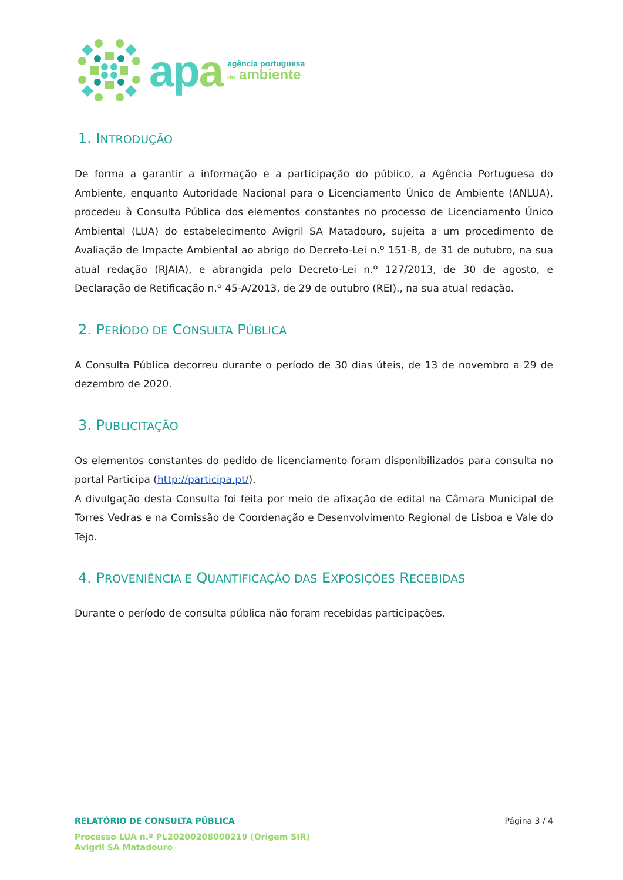apa
agência portuguesa
do ambiente
1. INTRODUÇÃO
De forma a garantir a informação e a participação do público, a Agência Portuguesa do Ambiente, enquanto Autoridade Nacional para o Licenciamento Único de Ambiente (ANLUA), procedeu à Consulta Pública dos elementos constantes no processo de Licenciamento Único Ambiental (LUA) do estabelecimento Avigril SA Matadouro, sujeita a um procedimento de Avaliação de Impacte Ambiental ao abrigo do Decreto-Lei n.º 151-B, de 31 de outubro, na sua atual redação (RJAIA), e abrangida pelo Decreto-Lei n.º 127/2013, de 30 de agosto, e Declaração de Retificação n.º 45-A/2013, de 29 de outubro (REI)., na sua atual redação.
2. PERÍODO DE CONSULTA PÚBLICA
A Consulta Pública decorreu durante o período de 30 dias úteis, de 13 de novembro a 29 de dezembro de 2020.
3. PUBLICITAÇÃO
Os elementos constantes do pedido de licenciamento foram disponibilizados para consulta no portal Participa (http://participa.pt/).
A divulgação desta Consulta foi feita por meio de afixação de edital na Câmara Municipal de Torres Vedras e na Comissão de Coordenação e Desenvolvimento Regional de Lisboa e Vale do Tejo.
4. PROVENIÊNCIA E QUANTIFICAÇÃO DAS EXPOSIÇÕES RECEBIDAS
Durante o período de consulta pública não foram recebidas participações.
RELATÓRIO DE CONSULTA PÚBLICA Página 3 / 4
Processo LUA n.º PL20200208000219 (Origem SIR)
Avigril SA Matadouro